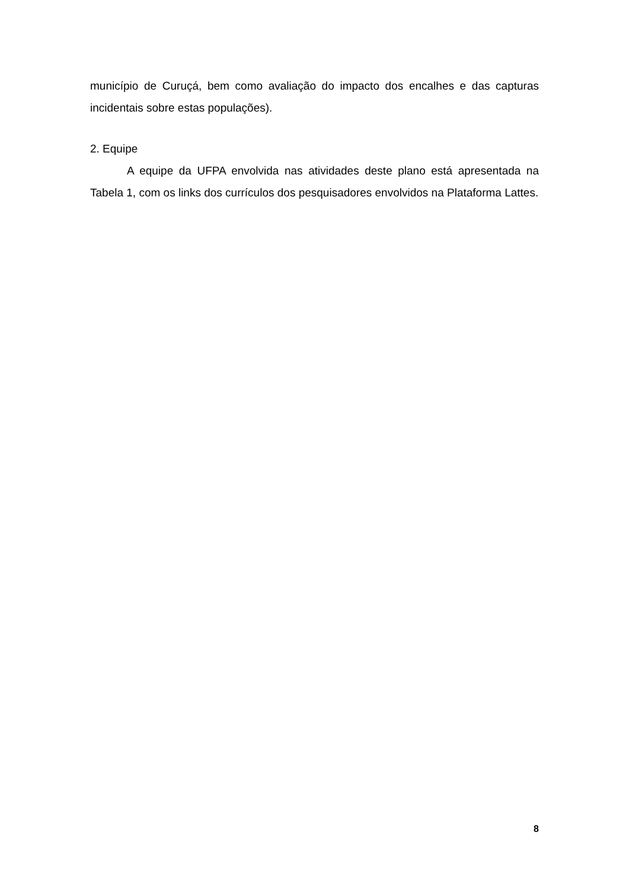município de Curuçá, bem como avaliação do impacto dos encalhes e das capturas incidentais sobre estas populações).
2. Equipe
A equipe da UFPA envolvida nas atividades deste plano está apresentada na Tabela 1, com os links dos currículos dos pesquisadores envolvidos na Plataforma Lattes.
8